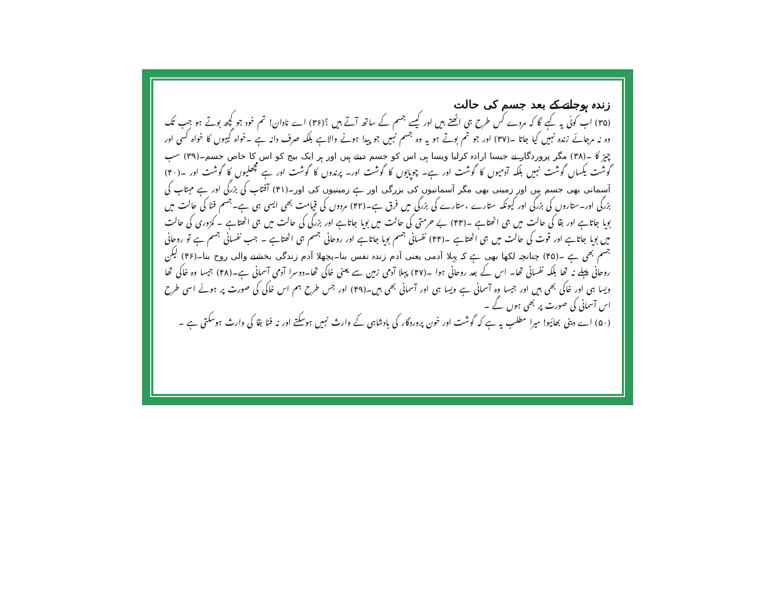زندہ ہوجانے کے بعد جسم کی حالت
(۳۵) اب کوئی یہ کہے گا کہ مردے کس طرح جی اٹھتے ہیں اور کیسے جسم کے ساتھ آتے ہیں ؟(۳۶) اے نادان! تم خود جو کچھ بوتے ہو جب تک وہ نہ مرجائے زندہ نہیں کیا جاتا ۔(۳۷) اور جو تم بوتے ہو یہ وہ جسم نہیں جو پیدا ہونے والاہے بلکہ صرف دانہ ہے ۔خواہ گیہوں کا خواہ کسی اور چیز کا ۔(۳۸) مگر پروردگار نے جیسا ارادہ کرلیا ویسا ہی اس کو جسم دیتے ہیں اور ہر ایک بیج کو اس کا خاص جسم۔(۳۹) سب گوشت یکساں گوشت نہیں بلکہ آدمیوں کا گوشت اور ہے۔ چوپایوں کا گوشت اور۔ پرندوں کا گوشت اور ہے مچھلیوں کا گوشت اور ۔(۴۰) آسمانی بھی جسم ہیں اور زمینی بھی مگر آسمانیوں کی بزرگی اور ہے زمینیوں کی اور۔(۴۱) آفتاب کی بزرگی اور ہے مہتاب کی بزرگی اور۔ستاروں کی بزرگی اور کیونکہ ستارے ،ستارے کی بزرگی میں فرق ہے۔(۴۲) مردوں کی قیامت بھی ایسی ہی ہے۔جسم فنا کی حالت میں بویا جاتاہے اور بقا کی حالت میں جی اٹھتاہے ۔(۴۳) بے حرمتی کی حالت میں بویا جاتاہے اور بزرگی کی حالت میں جی اٹھتاہے ۔ کمزوری کی حالت میں بویا جاتاہے اور قوت کی حالت میں جی اٹھتاہے ۔(۴۴) نفسانی جسم بویا جاتاہے اور روحانی جسم جی اٹھتاہے ۔ جب نفسانی جسم ہے تو روحانی جسم بھی ہے ۔(۴۵) چنانچہ لکھا بھی ہے کہ پہلا آدمی یعنی آدم زندہ نفس بنا۔پچھلا آدم زندگی بخشنے والی روح بنا۔(۴۶) لیکن روحانی پہلے نہ تھا بلکہ نفسانی تھا۔ اس کے بعد روحانی ہوا ۔(۴۷) پہلا آدمی زمین سے یعنی خاکی تھا۔دوسرا آدمی آسمانی ہے۔(۴۸) جیسا وہ خاکی تھا ویسا ہی اور خاکی بھی ہیں اور جیسا وہ آسمانی ہے ویسا ہی اور آسمانی بھی ہیں۔(۴۹) اور جس طرح ہم اس خاکی کی صورت پر ہوئے اسی طرح اس آسمانی کی صورت پر بھی ہوں گے ۔
(۵۰) اے دینی بھائیو! میرا مطلب یہ ہے کہ گوشت اور خون پروردگار کی بادشاہی کے وارث نہیں ہوسکتے اور نہ فنا بقا کی وارث ہوسکتی ہے ۔